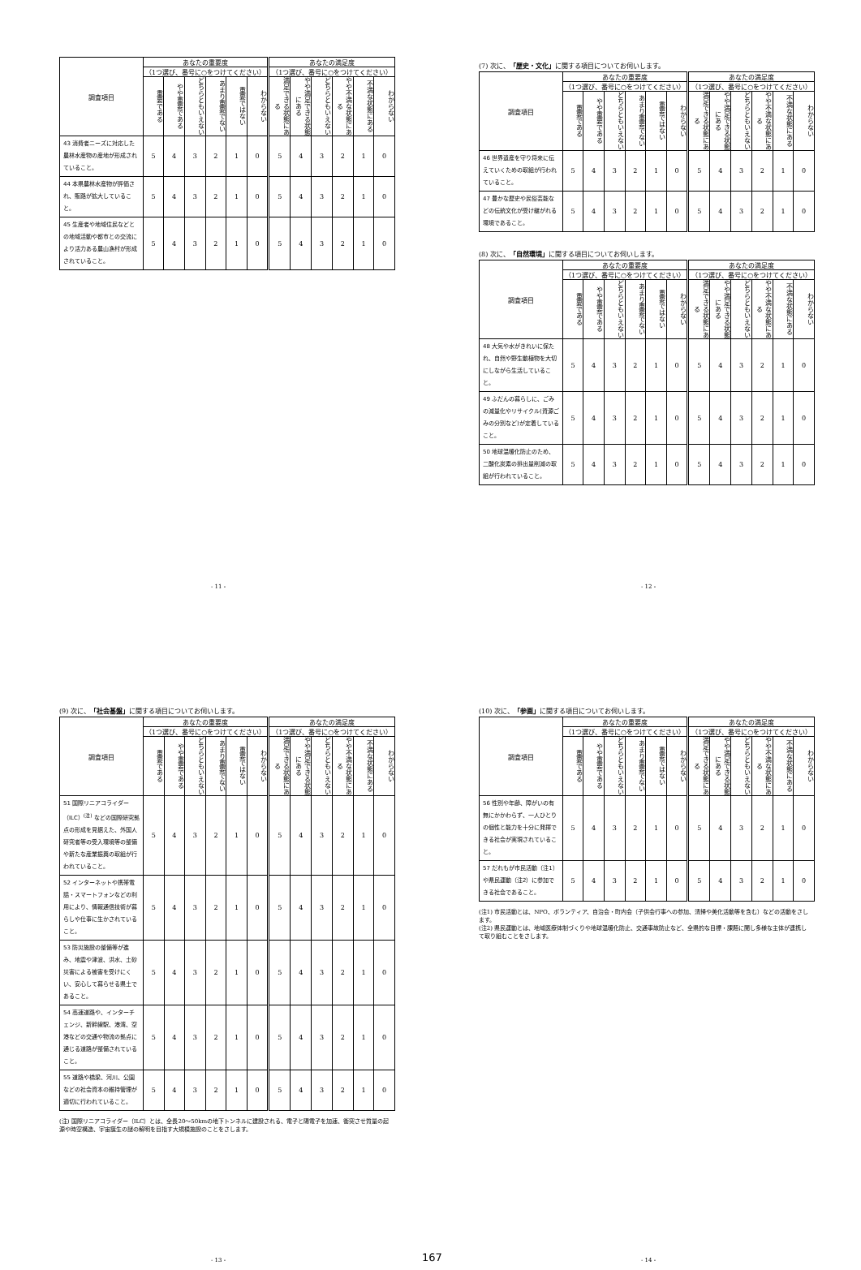| 調査項目 | あなたの重要度 | | | | | | あなたの満足度 | | | | | |
| --- | --- | --- | --- | --- | --- | --- | --- | --- | --- | --- | --- | --- |
| | （1つ選び、番号に○をつけてください） | | | | | | （1つ選び、番号に○をつけてください） | | | | | |
| | 重要である | やや重要である | どちらともいえない | あまり重要でない | 重要ではない | わからない | 満足できる状態にある | やや満足できる状態にある | どちらともいえない | やや不満な状態にある | 不満な状態にある | わからない |
| 43 消費者ニーズに対応した農林水産物の産地が形成されていること。 | 5 | 4 | 3 | 2 | 1 | 0 | 5 | 4 | 3 | 2 | 1 | 0 |
| 44 本県農林水産物が評価され、販路が拡大していること。 | 5 | 4 | 3 | 2 | 1 | 0 | 5 | 4 | 3 | 2 | 1 | 0 |
| 45 生産者や地域住民などとの地域活動や都市との交流により活力ある農山漁村が形成されていること。 | 5 | 4 | 3 | 2 | 1 | 0 | 5 | 4 | 3 | 2 | 1 | 0 |
- 11 -
(7) 次に、「歴史・文化」に関する項目についてお伺いします。
| 調査項目 | あなたの重要度 | | | | | | あなたの満足度 | | | | | |
| --- | --- | --- | --- | --- | --- | --- | --- | --- | --- | --- | --- | --- |
| | （1つ選び、番号に○をつけてください） | | | | | | （1つ選び、番号に○をつけてください） | | | | | |
| | 重要である | やや重要である | どちらともいえない | あまり重要でない | 重要ではない | わからない | 満足できる状態にある | やや満足できる状態にある | どちらともいえない | やや不満な状態にある | 不満な状態にある | わからない |
| 46 世界遺産を守り将来に伝えていくための取組が行われていること。 | 5 | 4 | 3 | 2 | 1 | 0 | 5 | 4 | 3 | 2 | 1 | 0 |
| 47 豊かな歴史や民俗芸能などの伝統文化が受け継がれる環境であること。 | 5 | 4 | 3 | 2 | 1 | 0 | 5 | 4 | 3 | 2 | 1 | 0 |
(8) 次に、「自然環境」に関する項目についてお伺いします。
| 調査項目 | あなたの重要度 | | | | | | あなたの満足度 | | | | | |
| --- | --- | --- | --- | --- | --- | --- | --- | --- | --- | --- | --- | --- |
| | （1つ選び、番号に○をつけてください） | | | | | | （1つ選び、番号に○をつけてください） | | | | | |
| | 重要である | やや重要である | どちらともいえない | あまり重要でない | 重要ではない | わからない | 満足できる状態にある | やや満足できる状態にある | どちらともいえない | やや不満な状態にある | 不満な状態にある | わからない |
| 48 大気や水がきれいに保たれ、自然や野生動植物を大切にしながら生活していること。 | 5 | 4 | 3 | 2 | 1 | 0 | 5 | 4 | 3 | 2 | 1 | 0 |
| 49 ふだんの暮らしに、ごみの減量化やリサイクル(資源ごみの分別など)が定着していること。 | 5 | 4 | 3 | 2 | 1 | 0 | 5 | 4 | 3 | 2 | 1 | 0 |
| 50 地球温暖化防止のため、二酸化炭素の排出量削減の取組が行われていること。 | 5 | 4 | 3 | 2 | 1 | 0 | 5 | 4 | 3 | 2 | 1 | 0 |
- 12 -
(9) 次に、「社会基盤」に関する項目についてお伺いします。
| 調査項目 | あなたの重要度 | | | | | | あなたの満足度 | | | | | |
| --- | --- | --- | --- | --- | --- | --- | --- | --- | --- | --- | --- | --- |
| | （1つ選び、番号に○をつけてください） | | | | | | （1つ選び、番号に○をつけてください） | | | | | |
| | 重要である | やや重要である | どちらともいえない | あまり重要でない | 重要ではない | わからない | 満足できる状態にある | やや満足できる状態にある | どちらともいえない | やや不満な状態にある | 不満な状態にある | わからない |
| 51 国際リニアコライダー（ILC）<sup>(注)</sup> などの国際研究拠点の形成を見据えた、外国人研究者等の受入環境等の整備や新たな産業振興の取組が行われていること。 | 5 | 4 | 3 | 2 | 1 | 0 | 5 | 4 | 3 | 2 | 1 | 0 |
| 52 インターネットや携帯電話・スマートフォンなどの利用により、情報通信技術が暮らしや仕事に生かされていること。 | 5 | 4 | 3 | 2 | 1 | 0 | 5 | 4 | 3 | 2 | 1 | 0 |
| 53 防災施設の整備等が進み、地震や津波、洪水、土砂災害による被害を受けにくい、安心して暮らせる県土であること。 | 5 | 4 | 3 | 2 | 1 | 0 | 5 | 4 | 3 | 2 | 1 | 0 |
| 54 高速道路や、インターチェンジ、新幹線駅、港湾、空港などの交通や物流の拠点に通じる道路が整備されていること。 | 5 | 4 | 3 | 2 | 1 | 0 | 5 | 4 | 3 | 2 | 1 | 0 |
| 55 道路や橋梁、河川、公園などの社会資本の維持管理が適切に行われていること。 | 5 | 4 | 3 | 2 | 1 | 0 | 5 | 4 | 3 | 2 | 1 | 0 |
(注) 国際リニアコライダー（ILC）とは、全長20～50kmの地下トンネルに建設される、電子と陽電子を加速、衝突させ質量の起源や時空構造、宇宙誕生の謎の解明を目指す大規模施設のことをさします。
- 13 - 167
(10) 次に、「参画」に関する項目についてお伺いします。
| 調査項目 | あなたの重要度 | | | | | | あなたの満足度 | | | | | |
| --- | --- | --- | --- | --- | --- | --- | --- | --- | --- | --- | --- | --- |
| | （1つ選び、番号に○をつけてください） | | | | | | （1つ選び、番号に○をつけてください） | | | | | |
| | 重要である | やや重要である | どちらともいえない | あまり重要でない | 重要ではない | わからない | 満足できる状態にある | やや満足できる状態にある | どちらともいえない | やや不満な状態にある | 不満な状態にある | わからない |
| 56 性別や年齢、障がいの有無にかかわらず、一人ひとりの個性と能力を十分に発揮できる社会が実現されていること。 | 5 | 4 | 3 | 2 | 1 | 0 | 5 | 4 | 3 | 2 | 1 | 0 |
| 57 だれもが市民活動（注1）や県民運動（注2）に参加できる社会であること。 | 5 | 4 | 3 | 2 | 1 | 0 | 5 | 4 | 3 | 2 | 1 | 0 |
(注1) 市民活動とは、NPO、ボランティア、自治会・町内会（子供会行事への参加、清掃や美化活動等を含む）などの活動をさします。
(注2) 県民運動とは、地域医療体制づくりや地球温暖化防止、交通事故防止など、全県的な目標・課題に関し多様な主体が連携して取り組むことをさします。
- 14 -